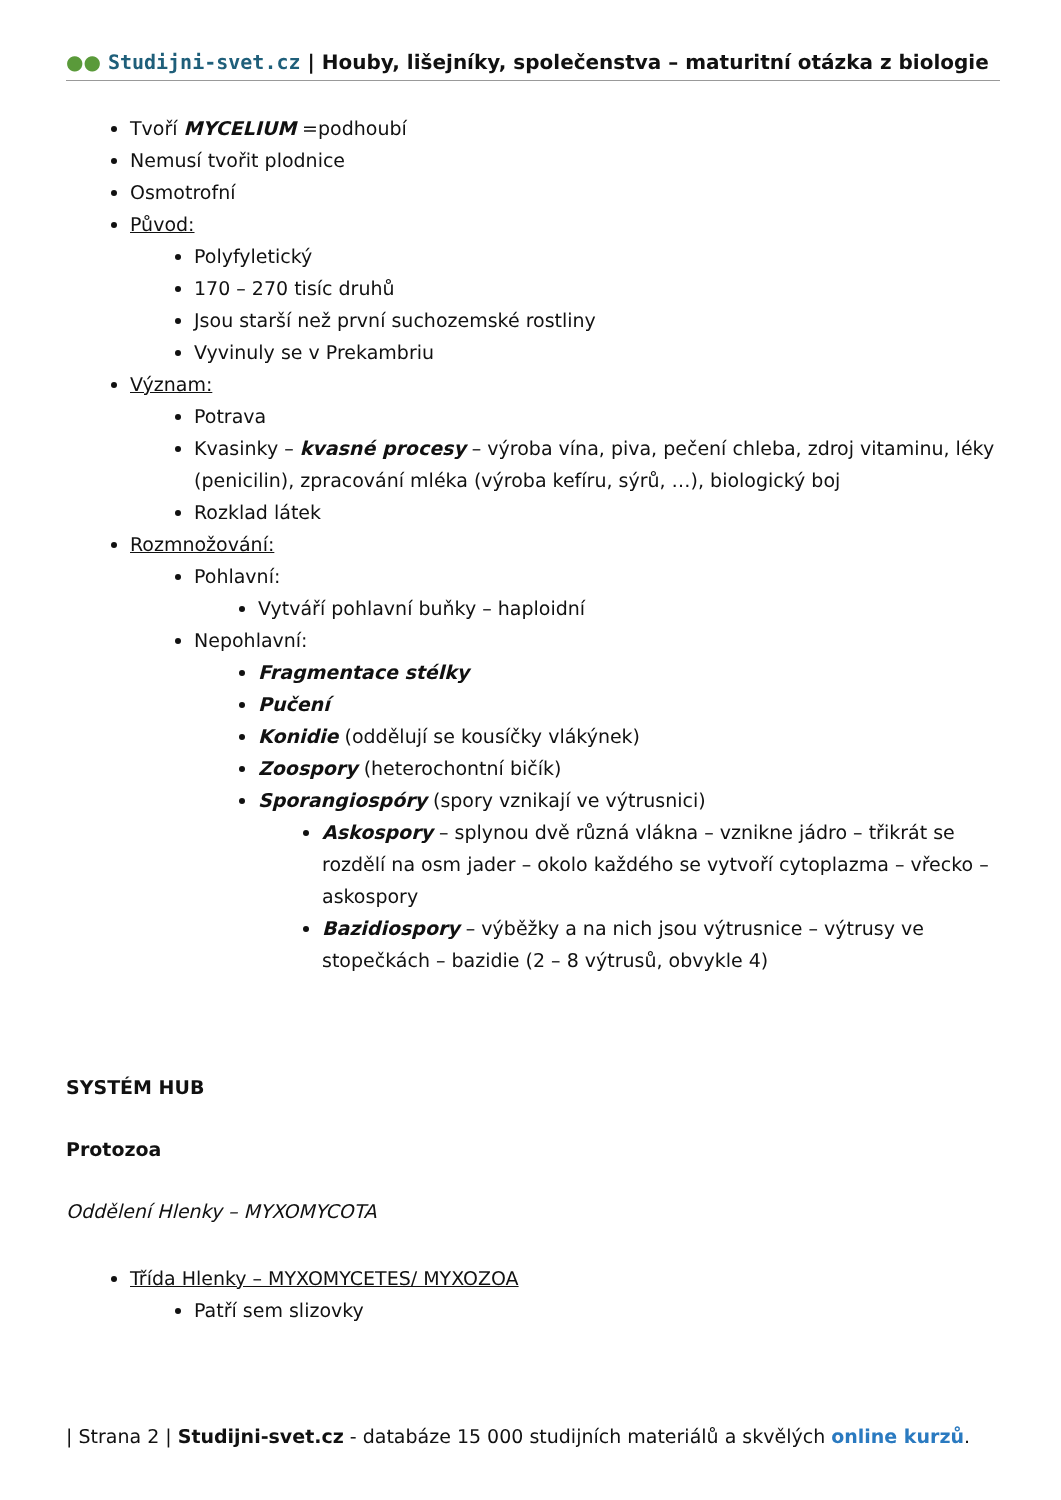●● Studijni-svet.cz | Houby, lišejníky, společenstva – maturitní otázka z biologie
Tvoří MYCELIUM =podhoubí
Nemusí tvořit plodnice
Osmotrofní
Původ:
Polyfyletický
170 – 270 tisíc druhů
Jsou starší než první suchozemské rostliny
Vyvinuly se v Prekambriu
Význam:
Potrava
Kvasinky – kvasné procesy – výroba vína, piva, pečení chleba, zdroj vitaminu, léky (penicilin), zpracování mléka (výroba kefíru, sýrů, …), biologický boj
Rozklad látek
Rozmnožování:
Pohlavní:
Vytváří pohlavní buňky – haploidní
Nepohlavní:
Fragmentace stélky
Pučení
Konidie (oddělují se kousíčky vlákýnek)
Zoospory (heterochontní bičík)
Sporangiospóry (spory vznikají ve výtrusnici)
Askospory – splynou dvě různá vlákna – vznikne jádro – třikrát se rozdělí na osm jader – okolo každého se vytvoří cytoplazma – vřecko – askospory
Bazidiospory – výběžky a na nich jsou výtrusnice – výtrusy ve stopečkách – bazidie (2 – 8 výtrusů, obvykle 4)
SYSTÉM HUB
Protozoa
Oddělení Hlenky – MYXOMYCOTA
Třída Hlenky – MYXOMYCETES/ MYXOZOA
Patří sem slizovky
| Strana 2 | Studijni-svet.cz - databáze 15 000 studijních materiálů a skvělých online kurzů.